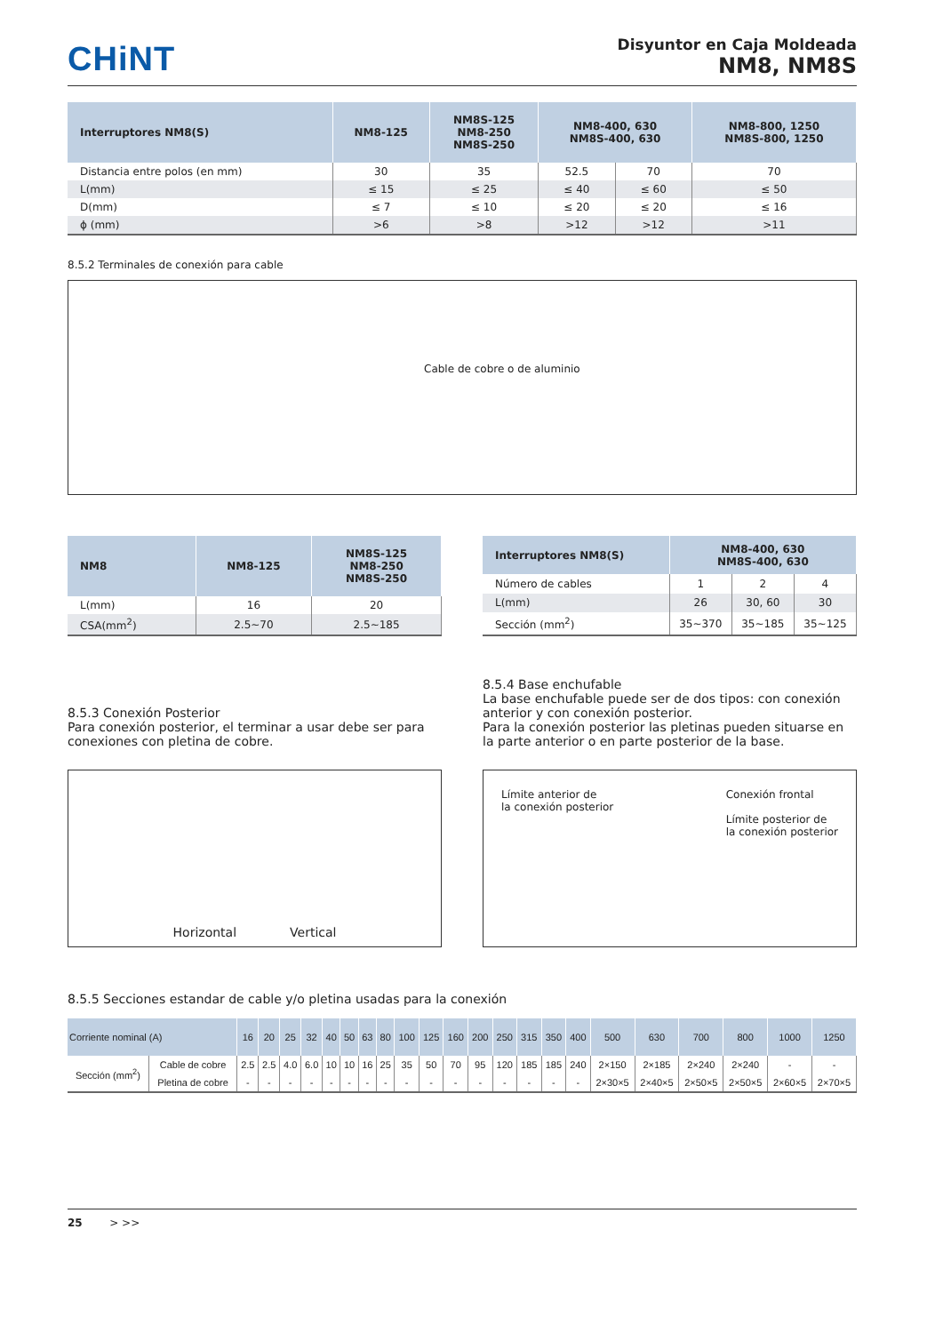CHiNT
Disyuntor en Caja Moldeada
NM8, NM8S
| Interruptores NM8(S) | NM8-125 | NM8S-125 NM8-250 NM8S-250 | NM8-400, 630 NM8S-400, 630 | | NM8-800, 1250 NM8S-800, 1250 |
| --- | --- | --- | --- | --- | --- |
| Distancia entre polos (en mm) | 30 | 35 | 52.5 | 70 | 70 |
| L(mm) | ≤ 15 | ≤ 25 | ≤ 40 | ≤ 60 | ≤ 50 |
| D(mm) | ≤ 7 | ≤ 10 | ≤ 20 | ≤ 20 | ≤ 16 |
| ϕ (mm) | >6 | >8 | >12 | >12 | >11 |
8.5.2 Terminales de conexión para cable
Cable de cobre o de aluminio
| NM8 | NM8-125 | NM8S-125 NM8-250 NM8S-250 |
| --- | --- | --- |
| L(mm) | 16 | 20 |
| CSA(mm<sup>2</sup>) | 2.5~70 | 2.5~185 |
| Interruptores NM8(S) | NM8-400, 630 NM8S-400, 630 | | |
| --- | --- | --- | --- |
| Número de cables | 1 | 2 | 4 |
| L(mm) | 26 | 30, 60 | 30 |
| Sección (mm<sup>2</sup>) | 35~370 | 35~185 | 35~125 |
8.5.3 Conexión Posterior
Para conexión posterior, el terminar a usar debe ser para conexiones con pletina de cobre.
Horizontal Vertical
8.5.4 Base enchufable
La base enchufable puede ser de dos tipos: con conexión anterior y con conexión posterior.
Para la conexión posterior las pletinas pueden situarse en la parte anterior o en parte posterior de la base.
Límite anterior de
la conexión posterior Conexión frontal
Límite posterior de
la conexión posterior
8.5.5 Secciones estandar de cable y/o pletina usadas para la conexión
| Corriente nominal (A) | | 16 | 20 | 25 | 32 | 40 | 50 | 63 | 80 | 100 | 125 | 160 | 200 | 250 | 315 | 350 | 400 | 500 | 630 | 700 | 800 | 1000 | 1250 |
| --- | --- | --- | --- | --- | --- | --- | --- | --- | --- | --- | --- | --- | --- | --- | --- | --- | --- | --- | --- | --- | --- | --- | --- |
| Sección (mm<sup>2</sup>) | Cable de cobre | 2.5 | 2.5 | 4.0 | 6.0 | 10 | 10 | 16 | 25 | 35 | 50 | 70 | 95 | 120 | 185 | 185 | 240 | 2×150 | 2×185 | 2×240 | 2×240 | - | - |
| | Pletina de cobre | - | - | - | - | - | - | - | - | - | - | - | - | - | - | - | - | 2×30×5 | 2×40×5 | 2×50×5 | 2×50×5 | 2×60×5 | 2×70×5 |
25 > >>